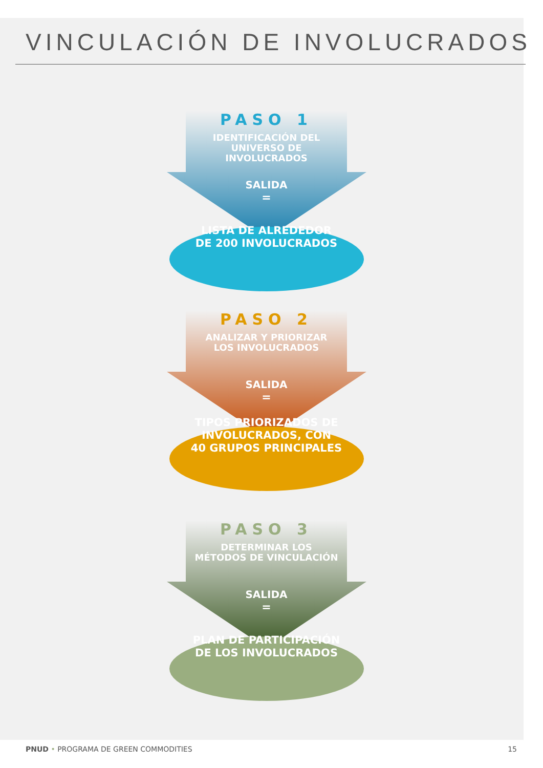VINCULACIÓN DE INVOLUCRADOS
PASO 1
IDENTIFICACIÓN DEL
UNIVERSO DE
INVOLUCRADOS
SALIDA
=
LISTA DE ALREDEDOR
DE 200 INVOLUCRADOS
PASO 2
ANALIZAR Y PRIORIZAR
LOS INVOLUCRADOS
SALIDA
=
TIPOS PRIORIZADOS DE
INVOLUCRADOS, CON
40 GRUPOS PRINCIPALES
PASO 3
DETERMINAR LOS
MÉTODOS DE VINCULACIÓN
SALIDA
=
PLAN DE PARTICIPACIÓN
DE LOS INVOLUCRADOS
PNUD • PROGRAMA DE GREEN COMMODITIES 15